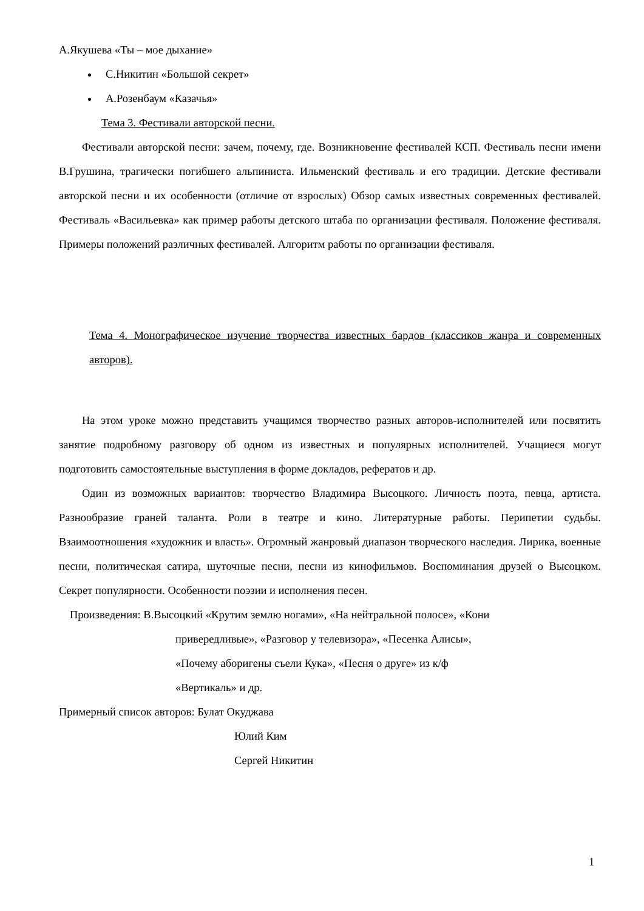А.Якушева «Ты – мое дыхание»
С.Никитин «Большой секрет»
А.Розенбаум «Казачья»
Тема 3. Фестивали авторской песни.
Фестивали авторской песни: зачем, почему, где. Возникновение фестивалей КСП. Фестиваль песни имени В.Грушина, трагически погибшего альпиниста. Ильменский фестиваль и его традиции. Детские фестивали авторской песни и их особенности (отличие от взрослых) Обзор самых известных современных фестивалей. Фестиваль «Васильевка» как пример работы детского штаба по организации фестиваля. Положение фестиваля. Примеры положений различных фестивалей. Алгоритм работы по организации фестиваля.
Тема 4. Монографическое изучение творчества известных бардов (классиков жанра и современных авторов).
На этом уроке можно представить учащимся творчество разных авторов-исполнителей или посвятить занятие подробному разговору об одном из известных и популярных исполнителей. Учащиеся могут подготовить самостоятельные выступления в форме докладов, рефератов и др.
Один из возможных вариантов: творчество Владимира Высоцкого. Личность поэта, певца, артиста. Разнообразие граней таланта. Роли в театре и кино. Литературные работы. Перипетии судьбы. Взаимоотношения «художник и власть». Огромный жанровый диапазон творческого наследия. Лирика, военные песни, политическая сатира, шуточные песни, песни из кинофильмов. Воспоминания друзей о Высоцком. Секрет популярности. Особенности поэзии и исполнения песен.
Произведения: В.Высоцкий «Крутим землю ногами», «На нейтральной полосе», «Кони
привередливые», «Разговор у телевизора», «Песенка Алисы»,
«Почему аборигены съели Кука», «Песня о друге» из к/ф
«Вертикаль» и др.
Примерный список авторов: Булат Окуджава
Юлий Ким
Сергей Никитин
1